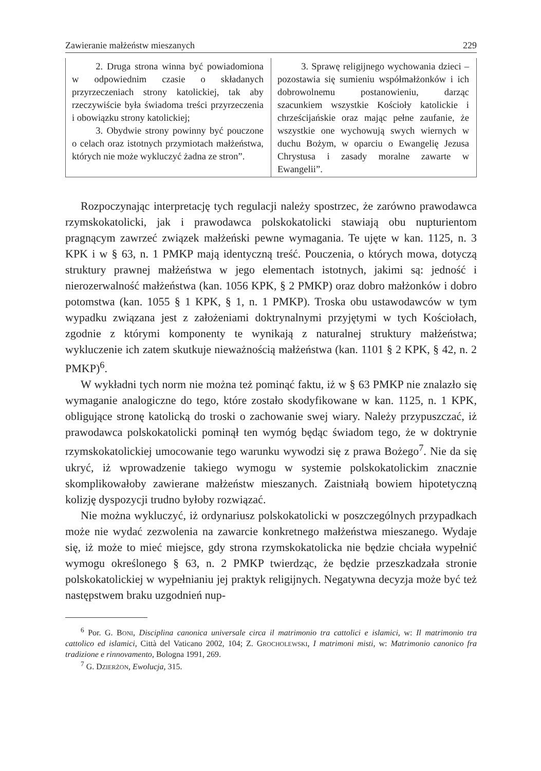Zawieranie małżeństw mieszanych 229
| 2. Druga strona winna być powiadomiona w odpowiednim czasie o składanych przyrzeczeniach strony katolickiej, tak aby rzeczywiście była świadoma treści przyrzeczenia i obowiązku strony katolickiej; 3. Obydwie strony powinny być pouczone o celach oraz istotnych przymiotach małżeństwa, których nie może wykluczyć żadna ze stron”. | 3. Sprawę religijnego wychowania dzieci – pozostawia się sumieniu współmałżonków i ich dobrowolnemu postanowieniu, darząc szacunkiem wszystkie Kościoły katolickie i chrześcijańskie oraz mając pełne zaufanie, że wszystkie one wychowują swych wiernych w duchu Bożym, w oparciu o Ewangelię Jezusa Chrystusa i zasady moralne zawarte w Ewangelii”. |
Rozpoczynając interpretację tych regulacji należy spostrzec, że zarówno prawodawca rzymskokatolicki, jak i prawodawca polskokatolicki stawiają obu nupturientom pragnącym zawrzeć związek małżeński pewne wymagania. Te ujęte w kan. 1125, n. 3 KPK i w § 63, n. 1 PMKP mają identyczną treść. Pouczenia, o których mowa, dotyczą struktury prawnej małżeństwa w jego elementach istotnych, jakimi są: jedność i nierozerwalność małżeństwa (kan. 1056 KPK, § 2 PMKP) oraz dobro małżonków i dobro potomstwa (kan. 1055 § 1 KPK, § 1, n. 1 PMKP). Troska obu ustawodawców w tym wypadku związana jest z założeniami doktrynalnymi przyjętymi w tych Kościołach, zgodnie z którymi komponenty te wynikają z naturalnej struktury małżeństwa; wykluczenie ich zatem skutkuje nieważnością małżeństwa (kan. 1101 § 2 KPK, § 42, n. 2 PMKP)<sup>6</sup>.
W wykładni tych norm nie można też pominąć faktu, iż w § 63 PMKP nie znalazło się wymaganie analogiczne do tego, które zostało skodyfikowane w kan. 1125, n. 1 KPK, obligujące stronę katolicką do troski o zachowanie swej wiary. Należy przypuszczać, iż prawodawca polskokatolicki pominął ten wymóg będąc świadom tego, że w doktrynie rzymskokatolickiej umocowanie tego warunku wywodzi się z prawa Bożego<sup>7</sup>. Nie da się ukryć, iż wprowadzenie takiego wymogu w systemie polskokatolickim znacznie skomplikowałoby zawierane małżeństw mieszanych. Zaistniałą bowiem hipotetyczną kolizję dyspozycji trudno byłoby rozwiązać.
Nie można wykluczyć, iż ordynariusz polskokatolicki w poszczególnych przypadkach może nie wydać zezwolenia na zawarcie konkretnego małżeństwa mieszanego. Wydaje się, iż może to mieć miejsce, gdy strona rzymskokatolicka nie będzie chciała wypełnić wymogu określonego § 63, n. 2 PMKP twierdząc, że będzie przeszkadzała stronie polskokatolickiej w wypełnianiu jej praktyk religijnych. Negatywna decyzja może być też następstwem braku uzgodnień nup-
<sup>6</sup> Por. G. BONI, Disciplina canonica universale circa il matrimonio tra cattolici e islamici, w: Il matrimonio tra cattolico ed islamici, Città del Vaticano 2002, 104; Z. GROCHOLEWSKI, I matrimoni misti, w: Matrimonio canonico fra tradizione e rinnovamento, Bologna 1991, 269.
<sup>7</sup> G. DZIERŻON, Ewolucja, 315.